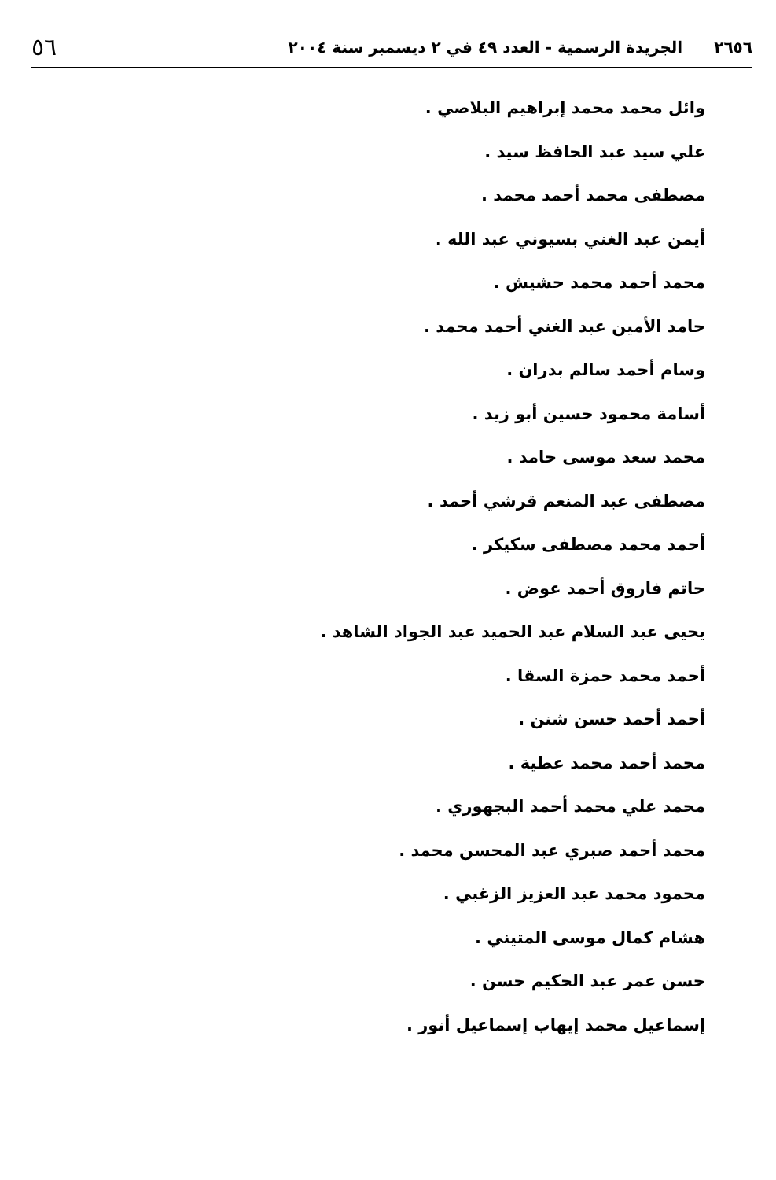٢٦٥٦ الجريدة الرسمية - العدد ٤٩ في ٢ ديسمبر سنة ٢٠٠٤ ٥٦
وائل محمد محمد إبراهيم البلاصي .
علي سيد عبد الحافظ سيد .
مصطفى محمد أحمد محمد .
أيمن عبد الغني بسيوني عبد الله .
محمد أحمد محمد حشيش .
حامد الأمين عبد الغني أحمد محمد .
وسام أحمد سالم بدران .
أسامة محمود حسين أبو زيد .
محمد سعد موسى حامد .
مصطفى عبد المنعم قرشي أحمد .
أحمد محمد مصطفى سكيكر .
حاتم فاروق أحمد عوض .
يحيى عبد السلام عبد الحميد عبد الجواد الشاهد .
أحمد محمد حمزة السقا .
أحمد أحمد حسن شنن .
محمد أحمد محمد عطية .
محمد علي محمد أحمد البجهوري .
محمد أحمد صبري عبد المحسن محمد .
محمود محمد عبد العزيز الزغبي .
هشام كمال موسى المتيني .
حسن عمر عبد الحكيم حسن .
إسماعيل محمد إيهاب إسماعيل أنور .